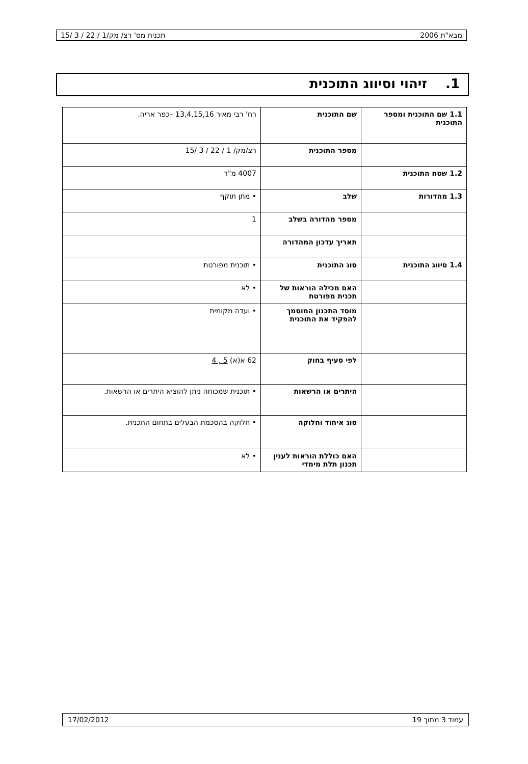מבא"ת 2006 תכנית מס' רצ/ מק/1 / 22 / 3 /15
1. זיהוי וסיווג התוכנית
| 1.1 שם התוכנית ומספר התוכנית | שם התוכנית | רח' רבי מאיר 13,4,15,16 –כפר אריה. |
| | מספר התוכנית | רצ/מק/ 1 / 22 / 3 /15 |
| 1.2 שטח התוכנית | | 4007 מ"ר |
| 1.3 מהדורות | שלב | • מתן תוקף |
| | מספר מהדורה בשלב | 1 |
| | תאריך עדכון המהדורה | |
| 1.4 סיווג התוכנית | סוג התוכנית | • תוכנית מפורטת |
| | האם מכילה הוראות של תכנית מפורטת | • לא |
| | מוסד התכנון המוסמך להפקיד את התוכנית | • ועדה מקומית |
| | לפי סעיף בחוק | 62 א(א) 5 , 4 |
| | היתרים או הרשאות | • תוכנית שמכוחה ניתן להוציא היתרים או הרשאות. |
| | סוג איחוד וחלוקה | • חלוקה בהסכמת הבעלים בתחום התכנית. |
| | האם כוללת הוראות לענין תכנון תלת מימדי | • לא |
עמוד 3 מתוך 19 17/02/2012